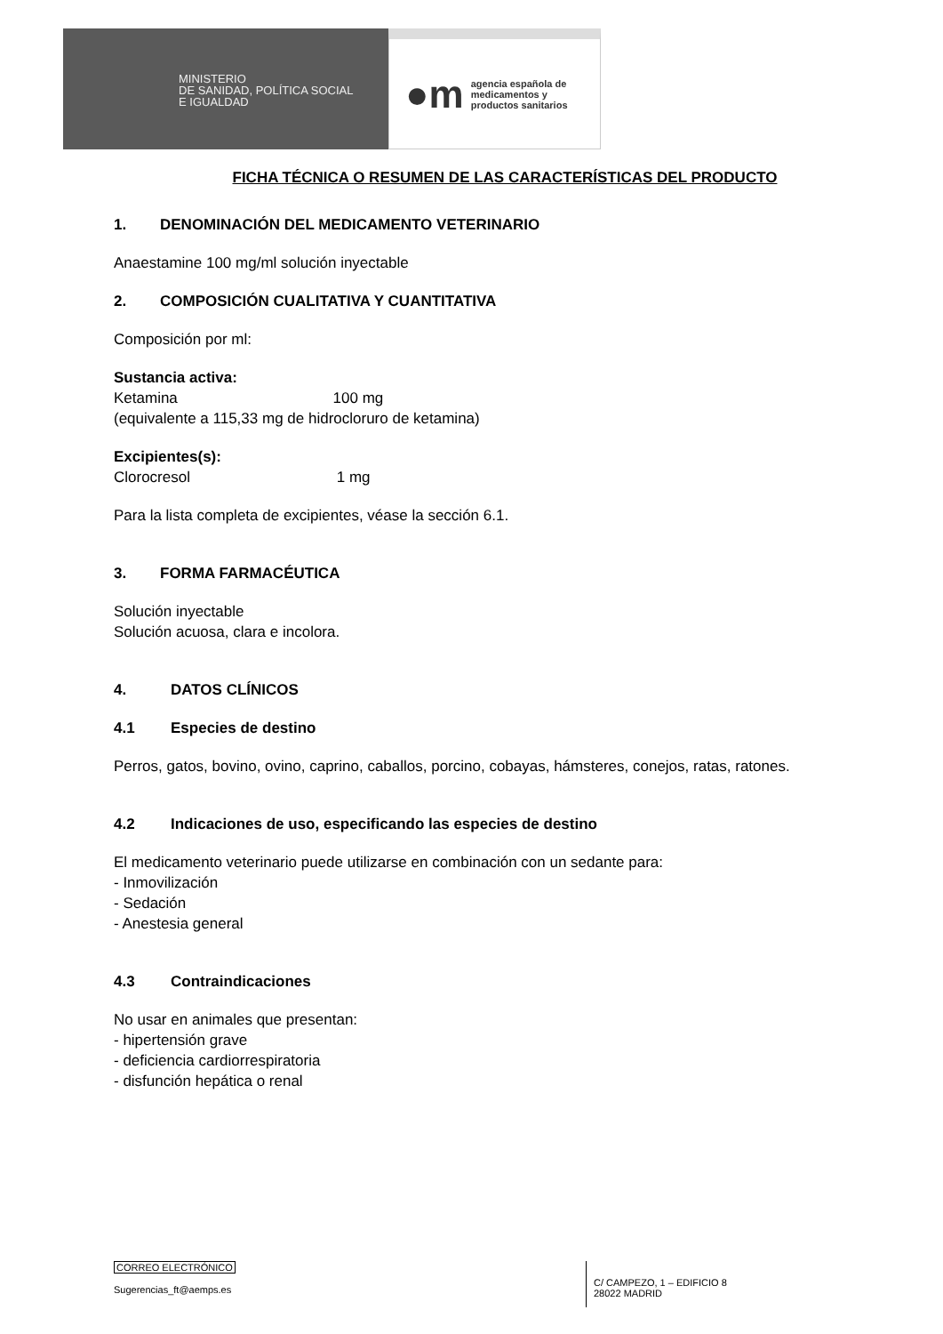MINISTERIO
DE SANIDAD, POLÍTICA SOCIAL
E IGUALDAD
●m agencia española de
medicamentos y
productos sanitarios
FICHA TÉCNICA O RESUMEN DE LAS CARACTERÍSTICAS DEL PRODUCTO
1. DENOMINACIÓN DEL MEDICAMENTO VETERINARIO
Anaestamine 100 mg/ml solución inyectable
2. COMPOSICIÓN CUALITATIVA Y CUANTITATIVA
Composición por ml:
Sustancia activa:
Ketamina 100 mg
(equivalente a 115,33 mg de hidrocloruro de ketamina)
Excipientes(s):
Clorocresol 1 mg
Para la lista completa de excipientes, véase la sección 6.1.
3. FORMA FARMACÉUTICA
Solución inyectable
Solución acuosa, clara e incolora.
4. DATOS CLÍNICOS
4.1 Especies de destino
Perros, gatos, bovino, ovino, caprino, caballos, porcino, cobayas, hámsteres, conejos, ratas, ratones.
4.2 Indicaciones de uso, especificando las especies de destino
El medicamento veterinario puede utilizarse en combinación con un sedante para:
- Inmovilización
- Sedación
- Anestesia general
4.3 Contraindicaciones
No usar en animales que presentan:
- hipertensión grave
- deficiencia cardiorrespiratoria
- disfunción hepática o renal
CORREO ELECTRÓNICO
Sugerencias_ft@aemps.es
C/ CAMPEZO, 1 – EDIFICIO 8
28022 MADRID